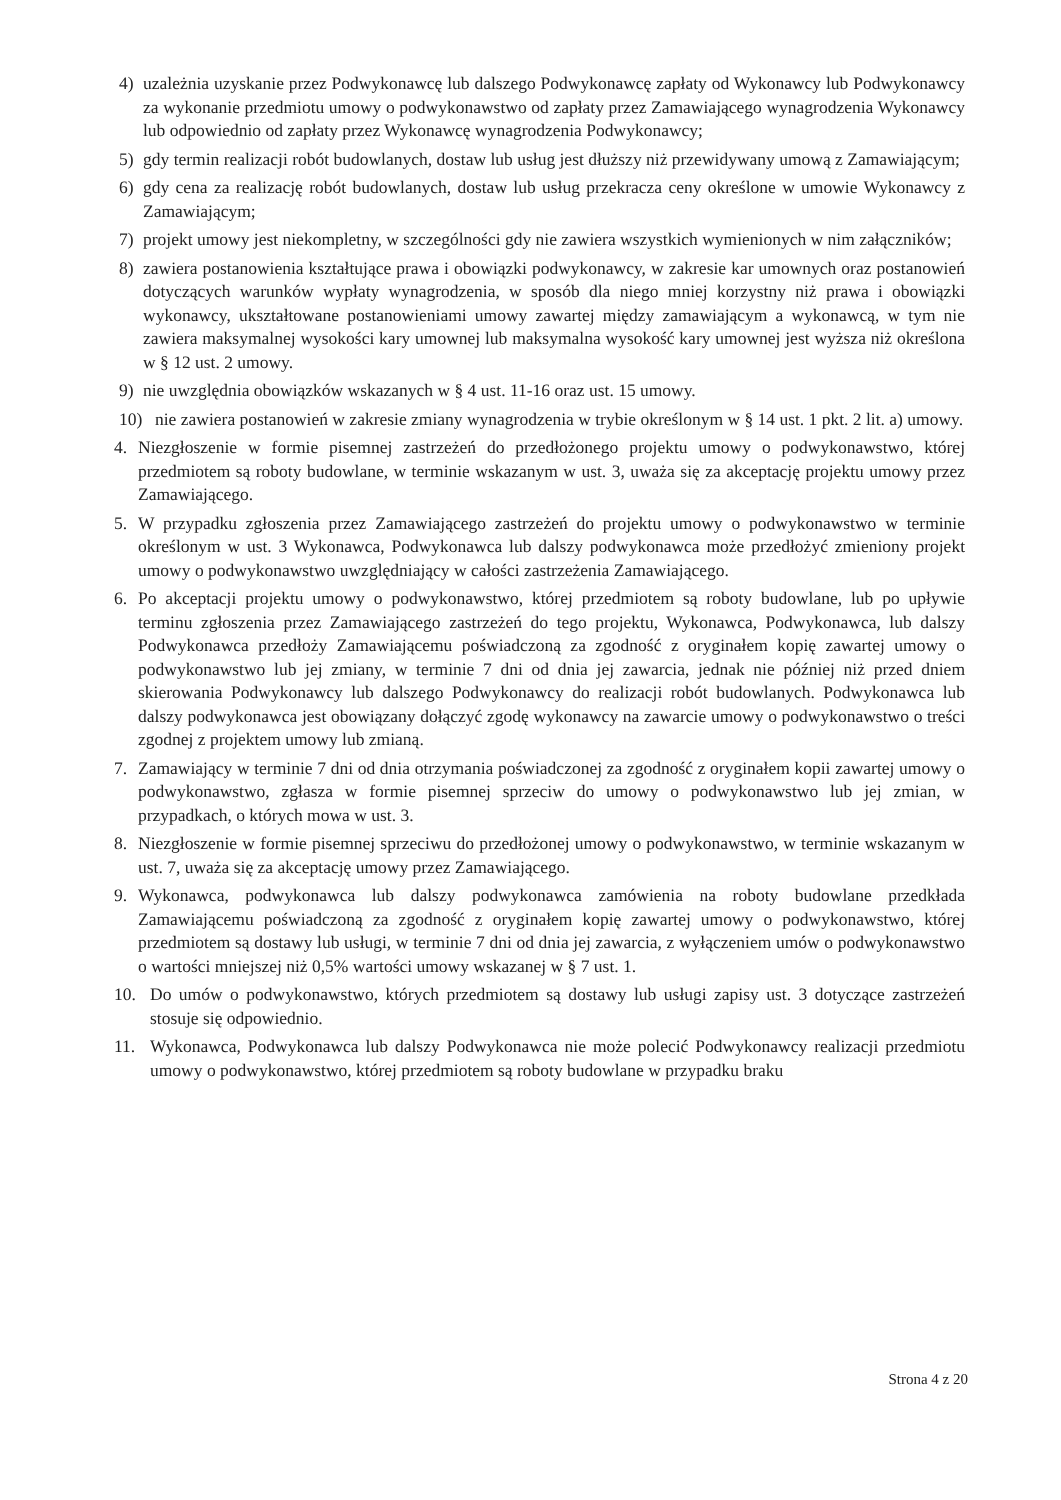4) uzależnia uzyskanie przez Podwykonawcę lub dalszego Podwykonawcę zapłaty od Wykonawcy lub Podwykonawcy za wykonanie przedmiotu umowy o podwykonawstwo od zapłaty przez Zamawiającego wynagrodzenia Wykonawcy lub odpowiednio od zapłaty przez Wykonawcę wynagrodzenia Podwykonawcy;
5) gdy termin realizacji robót budowlanych, dostaw lub usług jest dłuższy niż przewidywany umową z Zamawiającym;
6) gdy cena za realizację robót budowlanych, dostaw lub usług przekracza ceny określone w umowie Wykonawcy z Zamawiającym;
7) projekt umowy jest niekompletny, w szczególności gdy nie zawiera wszystkich wymienionych w nim załączników;
8) zawiera postanowienia kształtujące prawa i obowiązki podwykonawcy, w zakresie kar umownych oraz postanowień dotyczących warunków wypłaty wynagrodzenia, w sposób dla niego mniej korzystny niż prawa i obowiązki wykonawcy, ukształtowane postanowieniami umowy zawartej między zamawiającym a wykonawcą, w tym nie zawiera maksymalnej wysokości kary umownej lub maksymalna wysokość kary umownej jest wyższa niż określona w § 12 ust. 2 umowy.
9) nie uwzględnia obowiązków wskazanych w § 4 ust. 11-16 oraz ust. 15 umowy.
10) nie zawiera postanowień w zakresie zmiany wynagrodzenia w trybie określonym w § 14 ust. 1 pkt. 2 lit. a) umowy.
4. Niezgłoszenie w formie pisemnej zastrzeżeń do przedłożonego projektu umowy o podwykonawstwo, której przedmiotem są roboty budowlane, w terminie wskazanym w ust. 3, uważa się za akceptację projektu umowy przez Zamawiającego.
5. W przypadku zgłoszenia przez Zamawiającego zastrzeżeń do projektu umowy o podwykonawstwo w terminie określonym w ust. 3 Wykonawca, Podwykonawca lub dalszy podwykonawca może przedłożyć zmieniony projekt umowy o podwykonawstwo uwzględniający w całości zastrzeżenia Zamawiającego.
6. Po akceptacji projektu umowy o podwykonawstwo, której przedmiotem są roboty budowlane, lub po upływie terminu zgłoszenia przez Zamawiającego zastrzeżeń do tego projektu, Wykonawca, Podwykonawca, lub dalszy Podwykonawca przedłoży Zamawiającemu poświadczoną za zgodność z oryginałem kopię zawartej umowy o podwykonawstwo lub jej zmiany, w terminie 7 dni od dnia jej zawarcia, jednak nie później niż przed dniem skierowania Podwykonawcy lub dalszego Podwykonawcy do realizacji robót budowlanych. Podwykonawca lub dalszy podwykonawca jest obowiązany dołączyć zgodę wykonawcy na zawarcie umowy o podwykonawstwo o treści zgodnej z projektem umowy lub zmianą.
7. Zamawiający w terminie 7 dni od dnia otrzymania poświadczonej za zgodność z oryginałem kopii zawartej umowy o podwykonawstwo, zgłasza w formie pisemnej sprzeciw do umowy o podwykonawstwo lub jej zmian, w przypadkach, o których mowa w ust. 3.
8. Niezgłoszenie w formie pisemnej sprzeciwu do przedłożonej umowy o podwykonawstwo, w terminie wskazanym w ust. 7, uważa się za akceptację umowy przez Zamawiającego.
9. Wykonawca, podwykonawca lub dalszy podwykonawca zamówienia na roboty budowlane przedkłada Zamawiającemu poświadczoną za zgodność z oryginałem kopię zawartej umowy o podwykonawstwo, której przedmiotem są dostawy lub usługi, w terminie 7 dni od dnia jej zawarcia, z wyłączeniem umów o podwykonawstwo o wartości mniejszej niż 0,5% wartości umowy wskazanej w § 7 ust. 1.
10. Do umów o podwykonawstwo, których przedmiotem są dostawy lub usługi zapisy ust. 3 dotyczące zastrzeżeń stosuje się odpowiednio.
11. Wykonawca, Podwykonawca lub dalszy Podwykonawca nie może polecić Podwykonawcy realizacji przedmiotu umowy o podwykonawstwo, której przedmiotem są roboty budowlane w przypadku braku
Strona 4 z 20